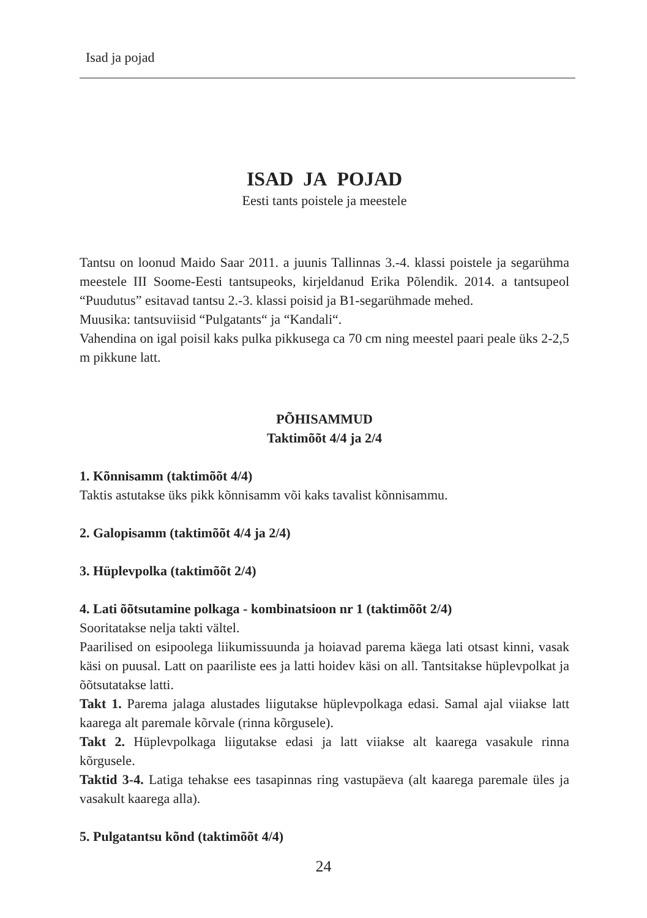Isad ja pojad
ISAD JA POJAD
Eesti tants poistele ja meestele
Tantsu on loonud Maido Saar 2011. a juunis Tallinnas 3.-4. klassi poistele ja segarühma meestele III Soome-Eesti tantsupeoks, kirjeldanud Erika Põlendik. 2014. a tantsupeol “Puudutus” esitavad tantsu 2.-3. klassi poisid ja B1-segarühmade mehed.
Muusika: tantsuviisid “Pulgatants“ ja “Kandali“.
Vahendina on igal poisil kaks pulka pikkusega ca 70 cm ning meestel paari peale üks 2-2,5 m pikkune latt.
PÕHISAMMUD
Taktimõõt 4/4 ja 2/4
1. Kõnnisamm (taktimõõt 4/4)
Taktis astutakse üks pikk kõnnisamm või kaks tavalist kõnnisammu.
2. Galopisamm (taktimõõt 4/4 ja 2/4)
3. Hüplevpolka (taktimõõt 2/4)
4. Lati õõtsutamine polkaga - kombinatsioon nr 1 (taktimõõt 2/4)
Sooritatakse nelja takti vältel.
Paarilised on esipoolega liikumissuunda ja hoiavad parema käega lati otsast kinni, vasak käsi on puusal. Latt on paariliste ees ja latti hoidev käsi on all. Tantsitakse hüplevpolkat ja õõtsutatakse latti.
Takt 1. Parema jalaga alustades liigutakse hüplevpolkaga edasi. Samal ajal viiakse latt kaarega alt paremale kõrvale (rinna kõrgusele).
Takt 2. Hüplevpolkaga liigutakse edasi ja latt viiakse alt kaarega vasakule rinna kõrgusele.
Taktid 3-4. Latiga tehakse ees tasapinnas ring vastupäeva (alt kaarega paremale üles ja vasakult kaarega alla).
5. Pulgatantsu kõnd (taktimõõt 4/4)
24